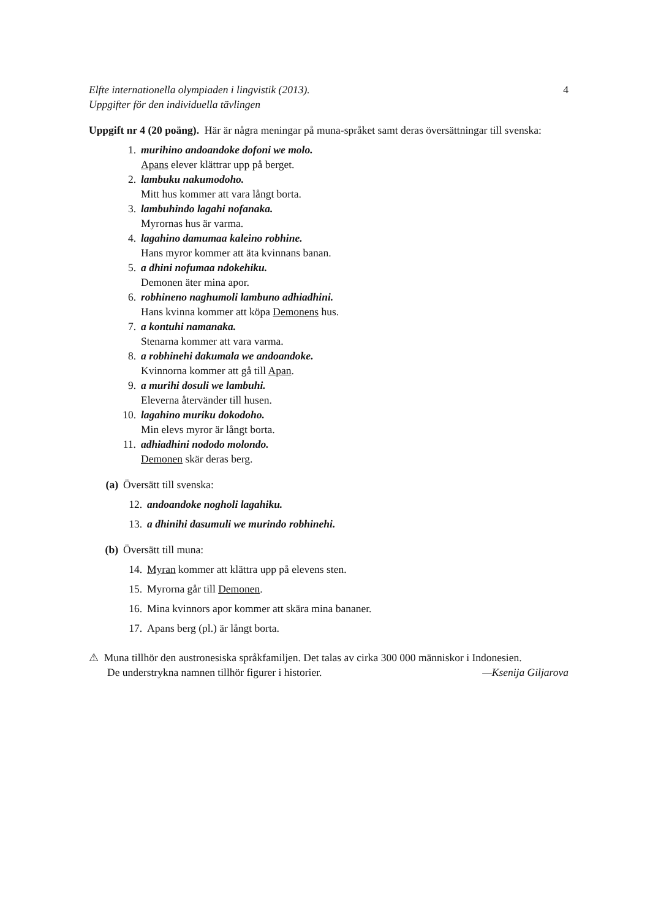Elfte internationella olympiaden i lingvistik (2013).
Uppgifter för den individuella tävlingen 4
Uppgift nr 4 (20 poäng). Här är några meningar på muna-språket samt deras översätt­ningar till svenska:
1. murihino andoandoke dofoni we molo.
Apans elever klättrar upp på berget.
2. lambuku nakumodoho.
Mitt hus kommer att vara långt borta.
3. lambuhindo lagahi nofanaka.
Myrornas hus är varma.
4. lagahino damumaa kaleino robhine.
Hans myror kommer att äta kvinnans banan.
5. a dhini nofumaa ndokehiku.
Demonen äter mina apor.
6. robhineno naghumoli lambuno adhiadhini.
Hans kvinna kommer att köpa Demonens hus.
7. a kontuhi namanaka.
Stenarna kommer att vara varma.
8. a robhinehi dakumala we andoandoke.
Kvinnorna kommer att gå till Apan.
9. a murihi dosuli we lambuhi.
Eleverna återvänder till husen.
10. lagahino muriku dokodoho.
Min elevs myror är långt borta.
11. adhiadhini nododo molondo.
Demonen skär deras berg.
(a) Översätt till svenska:
12. andoandoke nogholi lagahiku.
13. a dhinihi dasumuli we murindo robhinehi.
(b) Översätt till muna:
14. Myran kommer att klättra upp på elevens sten.
15. Myrorna går till Demonen.
16. Mina kvinnors apor kommer att skära mina bananer.
17. Apans berg (pl.) är långt borta.
⚠ Muna tillhör den austronesiska språkfamiljen. Det talas av cirka 300 000 människor i Indonesien.
De understrykna namnen tillhör figurer i historier. —Ksenija Giljarova